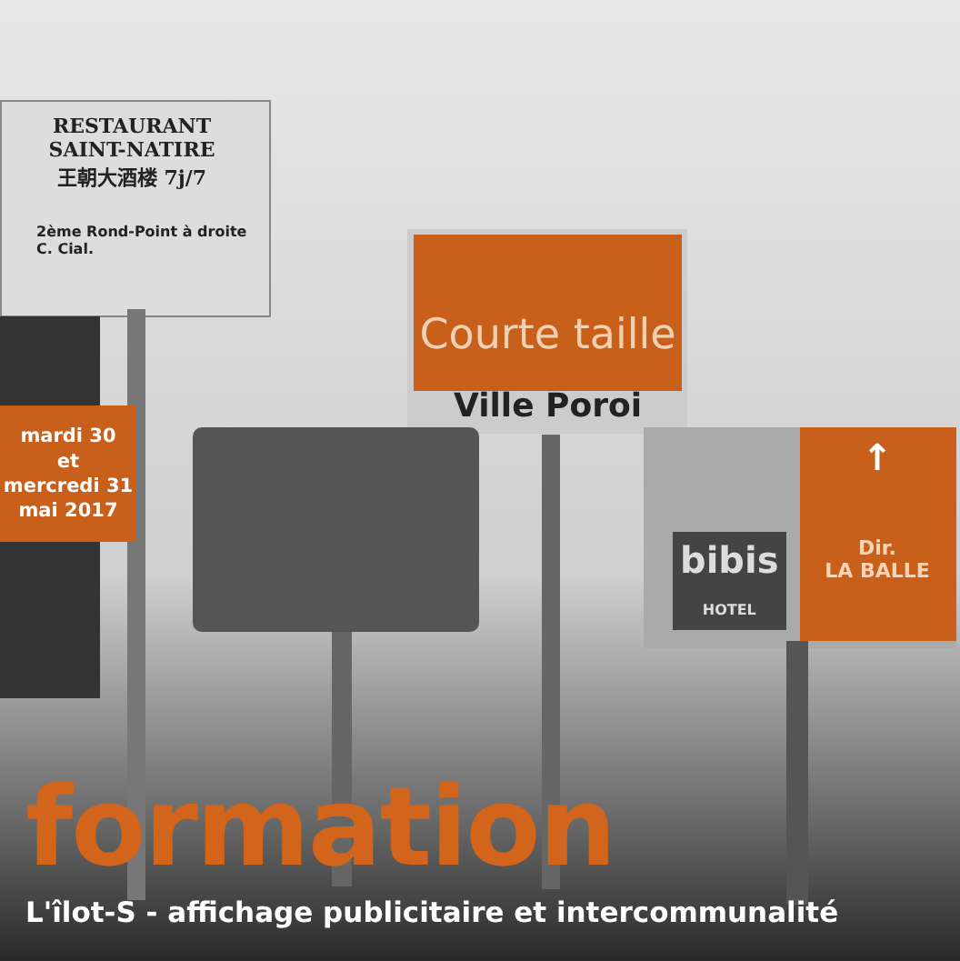RESTAURANT
SAINT-NATIRE
王朝大酒楼 7j/7
2ème Rond-Point à droite
C. Cial.
Courte taille
Ville Poroi
bibis
HOTEL
↑
Dir.
LA BALLE
mardi 30
et
mercredi 31
mai 2017
formation
L'îlot-S - affichage publicitaire et intercommunalité